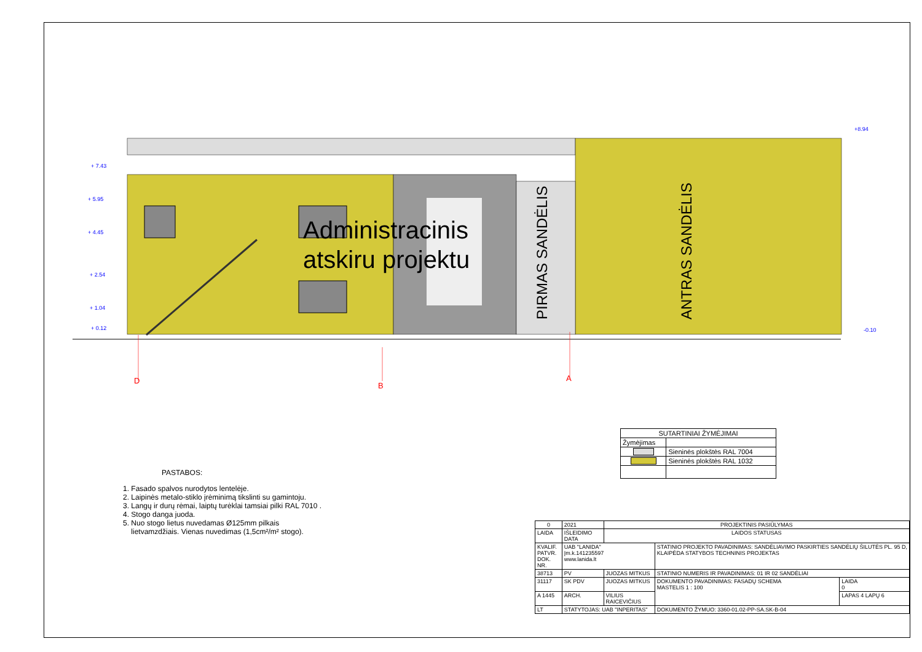+ 7.43
+ 5.95
+ 4.45
+ 2.54
+ 1.04
+ 0.12
+8.94
-0.10
Administracinis
atskiru projektu
PIRMAS SANDĖLIS ANTRAS SANDĖLIS
D
B
A
| SUTARTINIAI ŽYMĖJIMAI | |
| Žymėjimas | |
| | Sieninės plokštės RAL 7004 |
| | Sieninės plokštės RAL 1032 |
PASTABOS:
1. Fasado spalvos nurodytos lentelėje.
2. Laipinės metalo-stiklo įrėminimą tikslinti su gamintoju.
3. Langų ir durų rėmai, laiptų turėklai tamsiai pilki RAL 7010 .
4. Stogo danga juoda.
5. Nuo stogo lietus nuvedamas Ø125mm pilkais
lietvamzdžiais. Vienas nuvedimas (1,5cm²/m² stogo).
| 0 | 2021 | PROJEKTINIS PASIŪLYMAS | | |
| LAIDA | IŠLEIDIMO DATA | LAIDOS STATUSAS | | |
| KVALIF. PATVR. DOK. NR. | UAB "LANIDA" Įm.k.141235597 www.lanida.lt | | STATINIO PROJEKTO PAVADINIMAS: SANDĖLIAVIMO PASKIRTIES SANDĖLIŲ ŠILUTĖS PL. 95 D, KLAIPĖDA STATYBOS TECHNINIS PROJEKTAS | |
| 38713 | PV | JUOZAS MITKUS | STATINIO NUMERIS IR PAVADINIMAS: 01 IR 02 SANDĖLIAI | |
| 31117 | SK PDV | JUOZAS MITKUS | DOKUMENTO PAVADINIMAS: FASADŲ SCHEMA MASTELIS 1 : 100 | LAIDA 0 |
| A 1445 | ARCH. | VILIUS RAICEVIČIUS | | LAPAS 4 LAPŲ 6 |
| LT | STATYTOJAS: UAB "INPERITAS" | | DOKUMENTO ŽYMUO: 3360-01.02-PP-SA.SK-B-04 | |